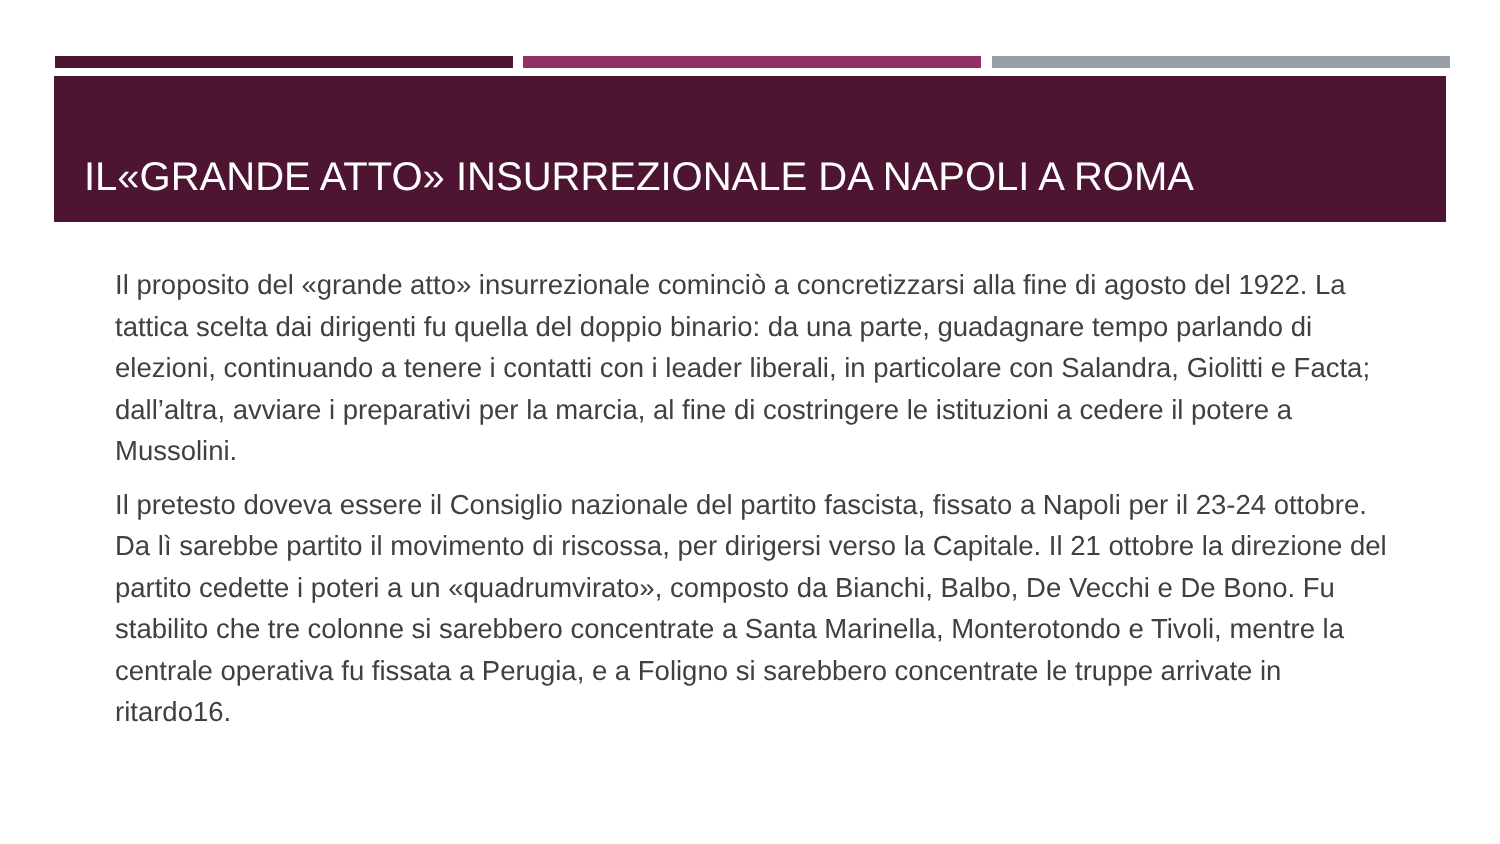IL«GRANDE ATTO» INSURREZIONALE DA NAPOLI A ROMA
Il proposito del «grande atto» insurrezionale cominciò a concretizzarsi alla fine di agosto del 1922. La tattica scelta dai dirigenti fu quella del doppio binario: da una parte, guadagnare tempo parlando di elezioni, continuando a tenere i contatti con i leader liberali, in particolare con Salandra, Giolitti e Facta; dall’altra, avviare i preparativi per la marcia, al fine di costringere le istituzioni a cedere il potere a Mussolini.
Il pretesto doveva essere il Consiglio nazionale del partito fascista, fissato a Napoli per il 23-24 ottobre. Da lì sarebbe partito il movimento di riscossa, per dirigersi verso la Capitale. Il 21 ottobre la direzione del partito cedette i poteri a un «quadrumvirato», composto da Bianchi, Balbo, De Vecchi e De Bono. Fu stabilito che tre colonne si sarebbero concentrate a Santa Marinella, Monterotondo e Tivoli, mentre la centrale operativa fu fissata a Perugia, e a Foligno si sarebbero concentrate le truppe arrivate in ritardo16.